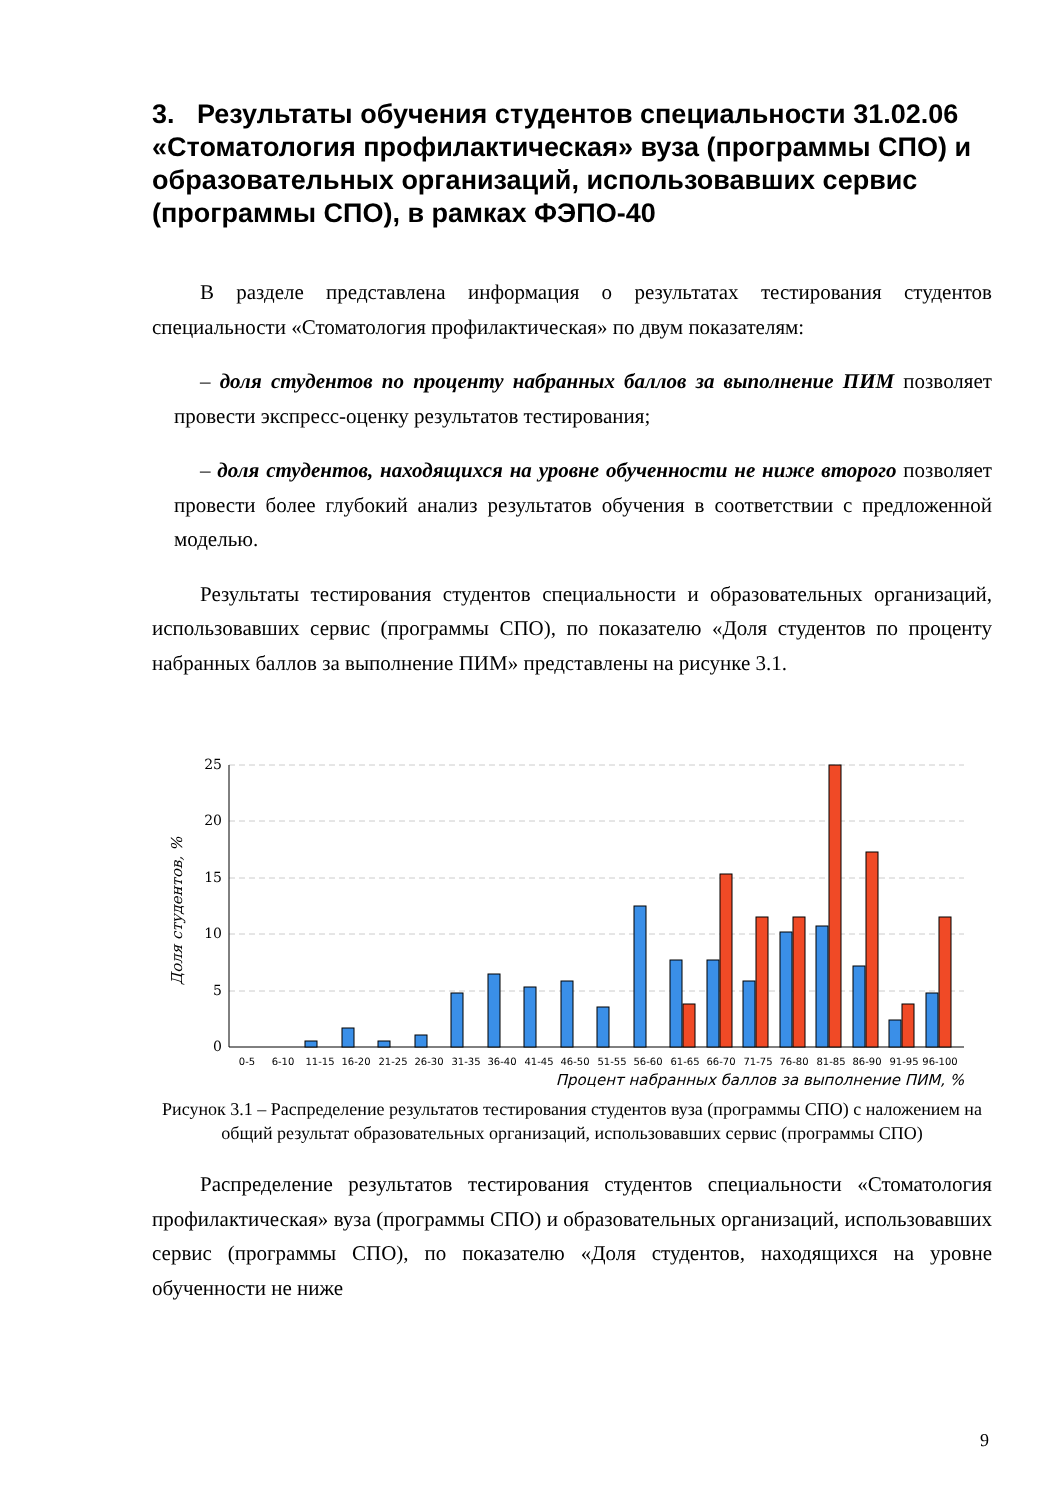3. Результаты обучения студентов специальности 31.02.06 «Стоматология профилактическая» вуза (программы СПО) и образовательных организаций, использовавших сервис (программы СПО), в рамках ФЭПО-40
В разделе представлена информация о результатах тестирования студентов специальности «Стоматология профилактическая» по двум показателям:
– доля студентов по проценту набранных баллов за выполнение ПИМ позволяет провести экспресс-оценку результатов тестирования;
– доля студентов, находящихся на уровне обученности не ниже второго позволяет провести более глубокий анализ результатов обучения в соответствии с предложенной моделью.
Результаты тестирования студентов специальности и образовательных организаций, использовавших сервис (программы СПО), по показателю «Доля студентов по проценту набранных баллов за выполнение ПИМ» представлены на рисунке 3.1.
25
20
15
10
5
0
Доля студентов, %
0-5
6-10
11-15
16-20
21-25
26-30
31-35
36-40
41-45
46-50
51-55
56-60
61-65
66-70
71-75
76-80
81-85
86-90
91-95
96-100
Процент набранных баллов за выполнение ПИМ, %
Рисунок 3.1 – Распределение результатов тестирования студентов вуза (программы СПО) с наложением на общий результат образовательных организаций, использовавших сервис (программы СПО)
Распределение результатов тестирования студентов специальности «Стоматология профилактическая» вуза (программы СПО) и образовательных организаций, использовавших сервис (программы СПО), по показателю «Доля студентов, находящихся на уровне обученности не ниже
9